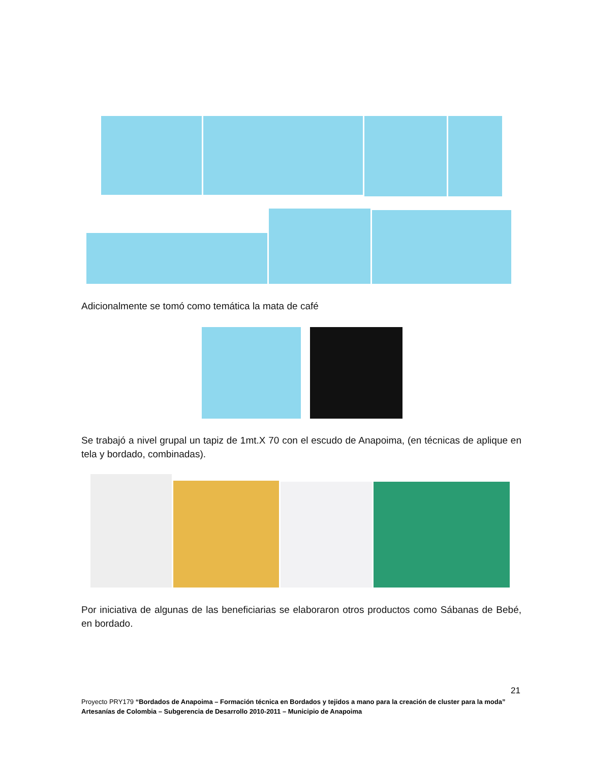Adicionalmente se tomó como temática la mata de café
Se trabajó a nivel grupal un tapiz de 1mt.X 70 con el escudo de Anapoima, (en técnicas de aplique en tela y bordado, combinadas).
Por iniciativa de algunas de las beneficiarias se elaboraron otros productos como Sábanas de Bebé, en bordado.
21
Proyecto PRY179 “Bordados de Anapoima – Formación técnica en Bordados y tejidos a mano para la creación de cluster para la moda”
Artesanías de Colombia – Subgerencia de Desarrollo 2010-2011 – Municipio de Anapoima